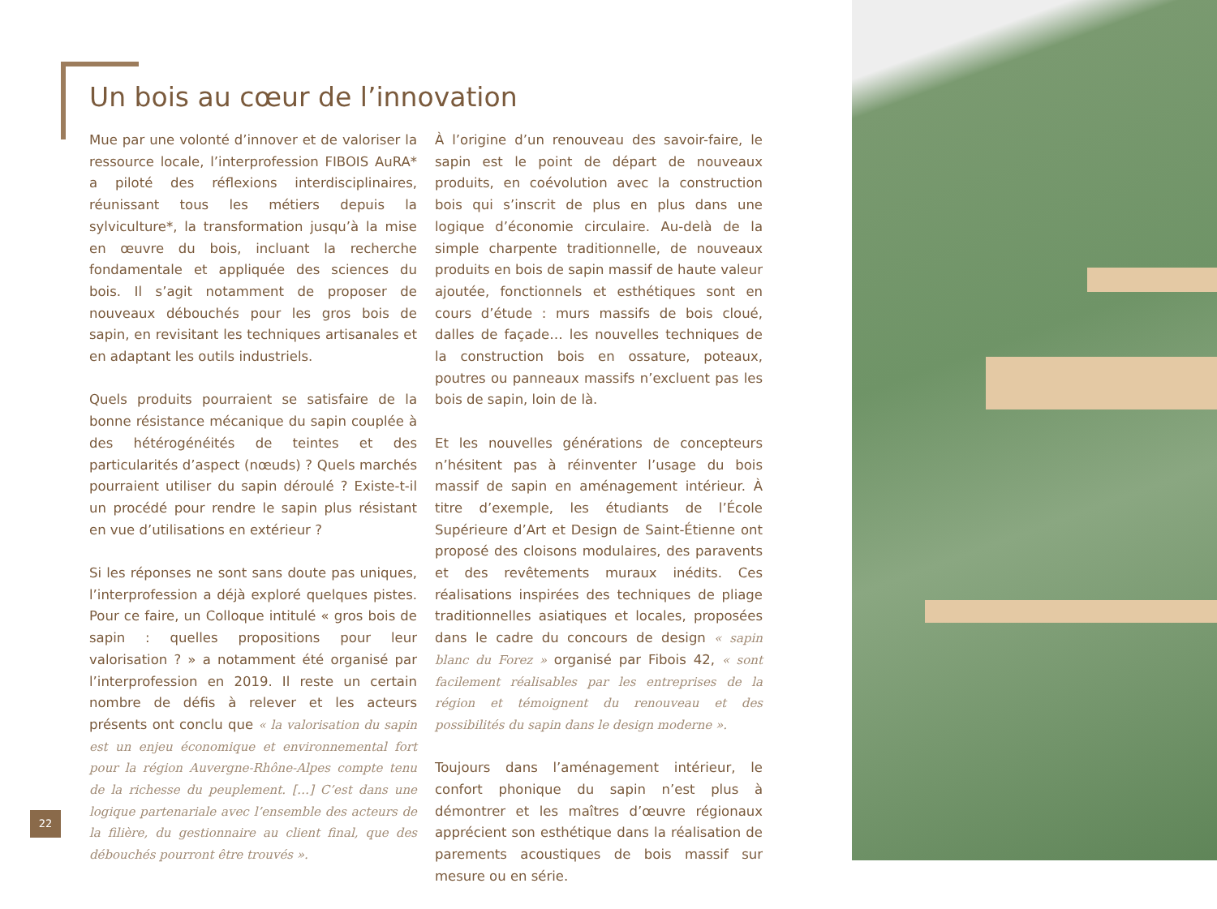Un bois au cœur de l’innovation
Mue par une volonté d’innover et de valoriser la ressource locale, l’interprofession FIBOIS AuRA* a piloté des réflexions interdisciplinaires, réunissant tous les métiers depuis la sylviculture*, la transformation jusqu’à la mise en œuvre du bois, incluant la recherche fondamentale et appliquée des sciences du bois. Il s’agit notamment de proposer de nouveaux débouchés pour les gros bois de sapin, en revisitant les techniques artisanales et en adaptant les outils industriels.
Quels produits pourraient se satisfaire de la bonne résistance mécanique du sapin couplée à des hétérogénéités de teintes et des particularités d’aspect (nœuds) ? Quels marchés pourraient utiliser du sapin déroulé ? Existe-t-il un procédé pour rendre le sapin plus résistant en vue d’utilisations en extérieur ?
Si les réponses ne sont sans doute pas uniques, l’interprofession a déjà exploré quelques pistes. Pour ce faire, un Colloque intitulé « gros bois de sapin : quelles propositions pour leur valorisation ? » a notamment été organisé par l’interprofession en 2019. Il reste un certain nombre de défis à relever et les acteurs présents ont conclu que « la valorisation du sapin est un enjeu économique et environnemental fort pour la région Auvergne-Rhône-Alpes compte tenu de la richesse du peuplement. […] C’est dans une logique partenariale avec l’ensemble des acteurs de la filière, du gestionnaire au client final, que des débouchés pourront être trouvés ».
À l’origine d’un renouveau des savoir-faire, le sapin est le point de départ de nouveaux produits, en coévolution avec la construction bois qui s’inscrit de plus en plus dans une logique d’économie circulaire. Au-delà de la simple charpente traditionnelle, de nouveaux produits en bois de sapin massif de haute valeur ajoutée, fonctionnels et esthétiques sont en cours d’étude : murs massifs de bois cloué, dalles de façade… les nouvelles techniques de la construction bois en ossature, poteaux, poutres ou panneaux massifs n’excluent pas les bois de sapin, loin de là.
Et les nouvelles générations de concepteurs n’hésitent pas à réinventer l’usage du bois massif de sapin en aménagement intérieur. À titre d’exemple, les étudiants de l’École Supérieure d’Art et Design de Saint-Étienne ont proposé des cloisons modulaires, des paravents et des revêtements muraux inédits. Ces réalisations inspirées des techniques de pliage traditionnelles asiatiques et locales, proposées dans le cadre du concours de design « sapin blanc du Forez » organisé par Fibois 42, « sont facilement réalisables par les entreprises de la région et témoignent du renouveau et des possibilités du sapin dans le design moderne ».
Toujours dans l’aménagement intérieur, le confort phonique du sapin n’est plus à démontrer et les maîtres d’œuvre régionaux apprécient son esthétique dans la réalisation de parements acoustiques de bois massif sur mesure ou en série.
22